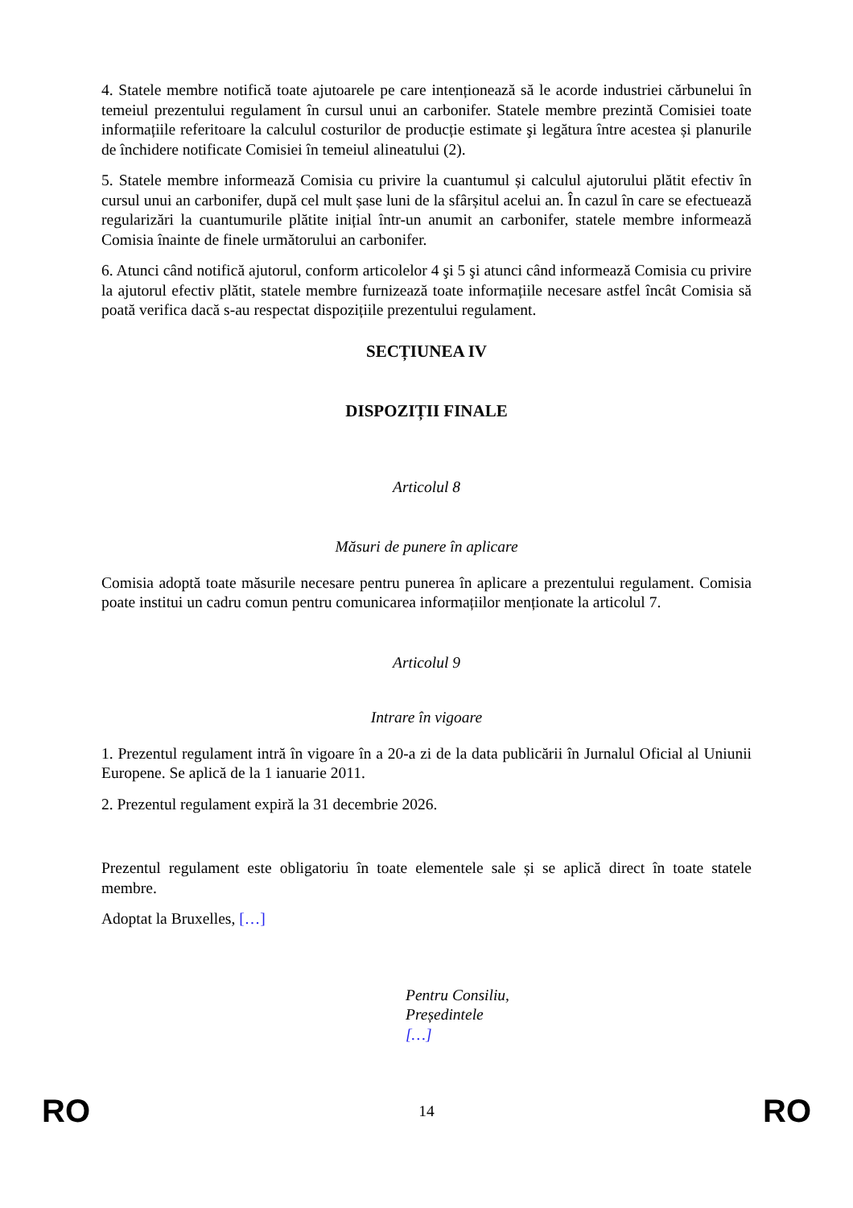4. Statele membre notifică toate ajutoarele pe care intenționează să le acorde industriei cărbunelui în temeiul prezentului regulament în cursul unui an carbonifer. Statele membre prezintă Comisiei toate informațiile referitoare la calculul costurilor de producție estimate şi legătura între acestea și planurile de închidere notificate Comisiei în temeiul alineatului (2).
5. Statele membre informează Comisia cu privire la cuantumul și calculul ajutorului plătit efectiv în cursul unui an carbonifer, după cel mult șase luni de la sfârșitul acelui an. În cazul în care se efectuează regularizări la cuantumurile plătite inițial într-un anumit an carbonifer, statele membre informează Comisia înainte de finele următorului an carbonifer.
6. Atunci când notifică ajutorul, conform articolelor 4 şi 5 şi atunci când informează Comisia cu privire la ajutorul efectiv plătit, statele membre furnizează toate informațiile necesare astfel încât Comisia să poată verifica dacă s-au respectat dispozițiile prezentului regulament.
SECȚIUNEA IV
DISPOZIȚII FINALE
Articolul 8
Măsuri de punere în aplicare
Comisia adoptă toate măsurile necesare pentru punerea în aplicare a prezentului regulament. Comisia poate institui un cadru comun pentru comunicarea informațiilor menționate la articolul 7.
Articolul 9
Intrare în vigoare
1. Prezentul regulament intră în vigoare în a 20-a zi de la data publicării în Jurnalul Oficial al Uniunii Europene. Se aplică de la 1 ianuarie 2011.
2. Prezentul regulament expiră la 31 decembrie 2026.
Prezentul regulament este obligatoriu în toate elementele sale și se aplică direct în toate statele membre.
Adoptat la Bruxelles, […]
Pentru Consiliu,
Președintele
[…]
RO 14 RO